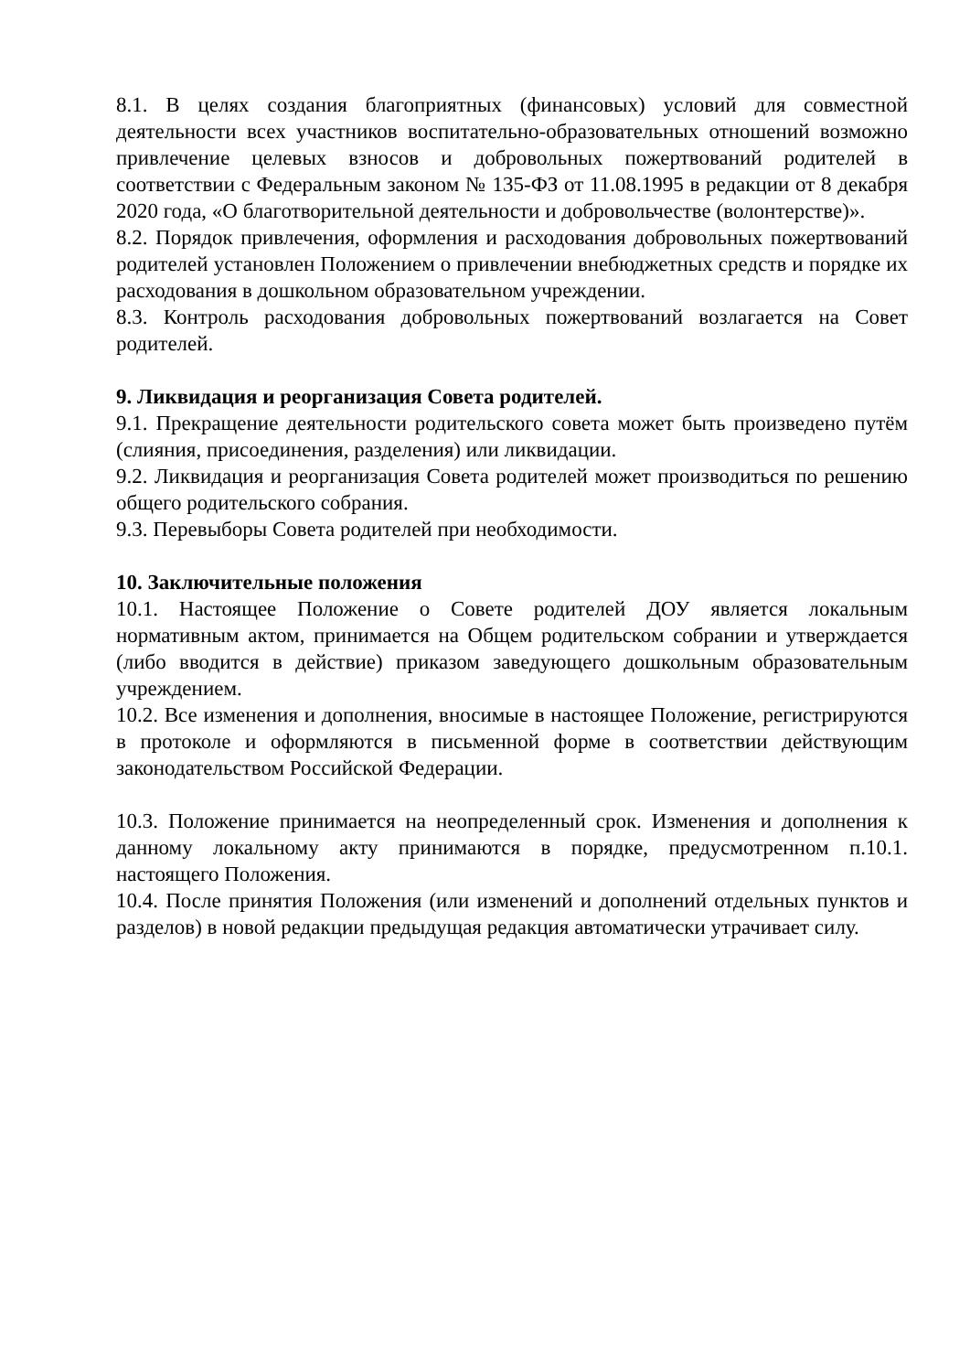8.1. В целях создания благоприятных (финансовых) условий для совместной деятельности всех участников воспитательно-образовательных отношений возможно привлечение целевых взносов и добровольных пожертвований родителей в соответствии с Федеральным законом № 135-ФЗ от 11.08.1995 в редакции от 8 декабря 2020 года, «О благотворительной деятельности и добровольчестве (волонтерстве)».
8.2. Порядок привлечения, оформления и расходования добровольных пожертвований родителей установлен Положением о привлечении внебюджетных средств и порядке их расходования в дошкольном образовательном учреждении.
8.3. Контроль расходования добровольных пожертвований возлагается на Совет родителей.
9. Ликвидация и реорганизация Совета родителей.
9.1. Прекращение деятельности родительского совета может быть произведено путём (слияния, присоединения, разделения) или ликвидации.
9.2. Ликвидация и реорганизация Совета родителей может производиться по решению общего родительского собрания.
9.3. Перевыборы Совета родителей при необходимости.
10. Заключительные положения
10.1. Настоящее Положение о Совете родителей ДОУ является локальным нормативным актом, принимается на Общем родительском собрании и утверждается (либо вводится в действие) приказом заведующего дошкольным образовательным учреждением.
10.2. Все изменения и дополнения, вносимые в настоящее Положение, регистрируются в протоколе и оформляются в письменной форме в соответствии действующим законодательством Российской Федерации.
10.3. Положение принимается на неопределенный срок. Изменения и дополнения к данному локальному акту принимаются в порядке, предусмотренном п.10.1. настоящего Положения.
10.4. После принятия Положения (или изменений и дополнений отдельных пунктов и разделов) в новой редакции предыдущая редакция автоматически утрачивает силу.